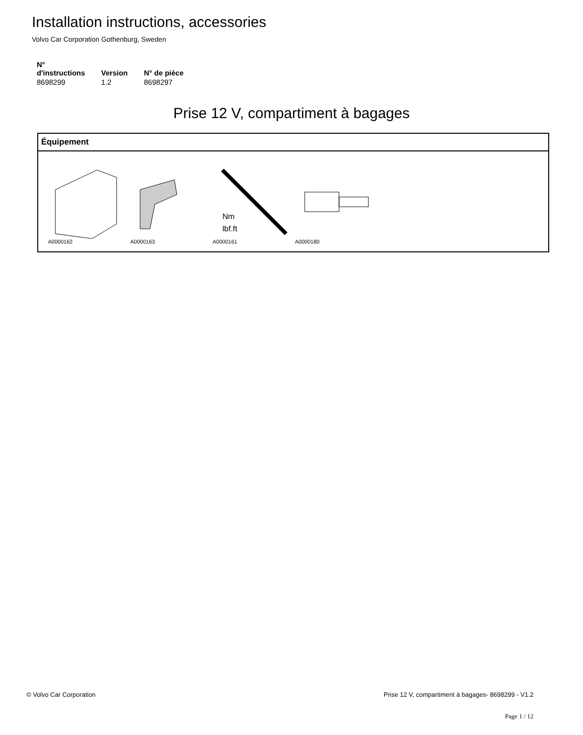Installation instructions, accessories
Volvo Car Corporation Gothenburg, Sweden
| N° d'instructions | Version | N° de pièce |
| --- | --- | --- |
| 8698299 | 1.2 | 8698297 |
Prise 12 V, compartiment à bagages
Équipement
A0000162 A0000163
Nm
lbf.ft
A0000161
A0000180
© Volvo Car Corporation
Prise 12 V, compartiment à bagages- 8698299 - V1.2
Page 1 / 12